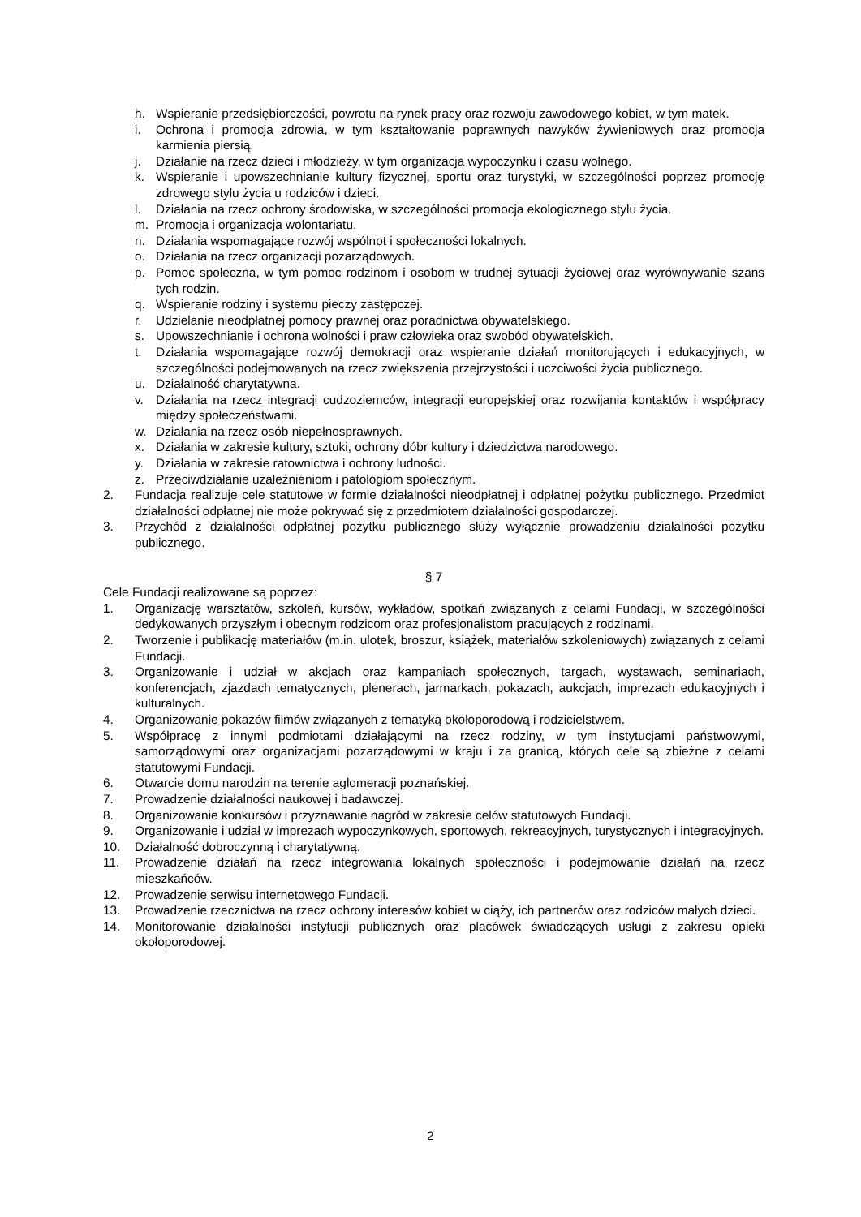h. Wspieranie przedsiębiorczości, powrotu na rynek pracy oraz rozwoju zawodowego kobiet, w tym matek.
i. Ochrona i promocja zdrowia, w tym kształtowanie poprawnych nawyków żywieniowych oraz promocja karmienia piersią.
j. Działanie na rzecz dzieci i młodzieży, w tym organizacja wypoczynku i czasu wolnego.
k. Wspieranie i upowszechnianie kultury fizycznej, sportu oraz turystyki, w szczególności poprzez promocję zdrowego stylu życia u rodziców i dzieci.
l. Działania na rzecz ochrony środowiska, w szczególności promocja ekologicznego stylu życia.
m. Promocja i organizacja wolontariatu.
n. Działania wspomagające rozwój wspólnot i społeczności lokalnych.
o. Działania na rzecz organizacji pozarządowych.
p. Pomoc społeczna, w tym pomoc rodzinom i osobom w trudnej sytuacji życiowej oraz wyrównywanie szans tych rodzin.
q. Wspieranie rodziny i systemu pieczy zastępczej.
r. Udzielanie nieodpłatnej pomocy prawnej oraz poradnictwa obywatelskiego.
s. Upowszechnianie i ochrona wolności i praw człowieka oraz swobód obywatelskich.
t. Działania wspomagające rozwój demokracji oraz wspieranie działań monitorujących i edukacyjnych, w szczególności podejmowanych na rzecz zwiększenia przejrzystości i uczciwości życia publicznego.
u. Działalność charytatywna.
v. Działania na rzecz integracji cudzoziemców, integracji europejskiej oraz rozwijania kontaktów i współpracy między społeczeństwami.
w. Działania na rzecz osób niepełnosprawnych.
x. Działania w zakresie kultury, sztuki, ochrony dóbr kultury i dziedzictwa narodowego.
y. Działania w zakresie ratownictwa i ochrony ludności.
z. Przeciwdziałanie uzależnieniom i patologiom społecznym.
2. Fundacja realizuje cele statutowe w formie działalności nieodpłatnej i odpłatnej pożytku publicznego. Przedmiot działalności odpłatnej nie może pokrywać się z przedmiotem działalności gospodarczej.
3. Przychód z działalności odpłatnej pożytku publicznego służy wyłącznie prowadzeniu działalności pożytku publicznego.
§ 7
Cele Fundacji realizowane są poprzez:
1. Organizację warsztatów, szkoleń, kursów, wykładów, spotkań związanych z celami Fundacji, w szczególności dedykowanych przyszłym i obecnym rodzicom oraz profesjonalistom pracujących z rodzinami.
2. Tworzenie i publikację materiałów (m.in. ulotek, broszur, książek, materiałów szkoleniowych) związanych z celami Fundacji.
3. Organizowanie i udział w akcjach oraz kampaniach społecznych, targach, wystawach, seminariach, konferencjach, zjazdach tematycznych, plenerach, jarmarkach, pokazach, aukcjach, imprezach edukacyjnych i kulturalnych.
4. Organizowanie pokazów filmów związanych z tematyką okołoporodową i rodzicielstwem.
5. Współpracę z innymi podmiotami działającymi na rzecz rodziny, w tym instytucjami państwowymi, samorządowymi oraz organizacjami pozarządowymi w kraju i za granicą, których cele są zbieżne z celami statutowymi Fundacji.
6. Otwarcie domu narodzin na terenie aglomeracji poznańskiej.
7. Prowadzenie działalności naukowej i badawczej.
8. Organizowanie konkursów i przyznawanie nagród w zakresie celów statutowych Fundacji.
9. Organizowanie i udział w imprezach wypoczynkowych, sportowych, rekreacyjnych, turystycznych i integracyjnych.
10. Działalność dobroczynną i charytatywną.
11. Prowadzenie działań na rzecz integrowania lokalnych społeczności i podejmowanie działań na rzecz mieszkańców.
12. Prowadzenie serwisu internetowego Fundacji.
13. Prowadzenie rzecznictwa na rzecz ochrony interesów kobiet w ciąży, ich partnerów oraz rodziców małych dzieci.
14. Monitorowanie działalności instytucji publicznych oraz placówek świadczących usługi z zakresu opieki okołoporodowej.
2